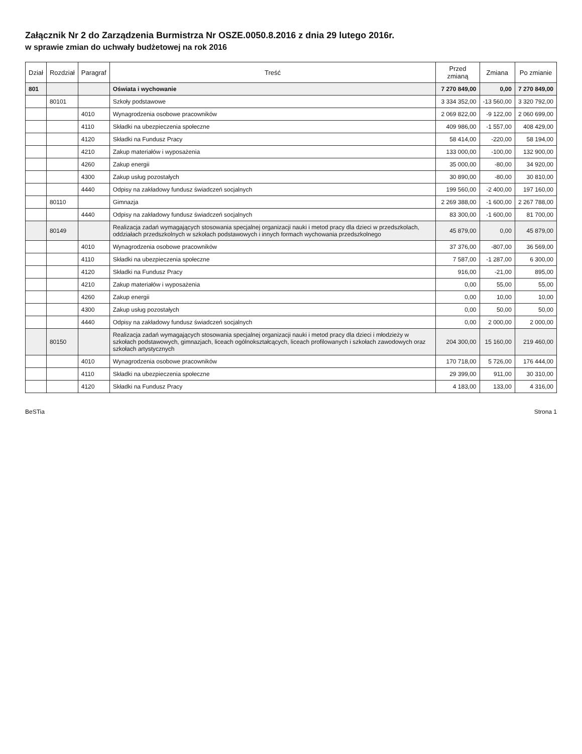Załącznik Nr 2 do Zarządzenia Burmistrza Nr OSZE.0050.8.2016 z dnia 29 lutego 2016r.
w sprawie zmian do uchwały budżetowej na rok 2016
| Dział | Rozdział | Paragraf | Treść | Przed zmianą | Zmiana | Po zmianie |
| --- | --- | --- | --- | --- | --- | --- |
| 801 | | | Oświata i wychowanie | 7 270 849,00 | 0,00 | 7 270 849,00 |
| | 80101 | | Szkoły podstawowe | 3 334 352,00 | -13 560,00 | 3 320 792,00 |
| | | 4010 | Wynagrodzenia osobowe pracowników | 2 069 822,00 | -9 122,00 | 2 060 699,00 |
| | | 4110 | Składki na ubezpieczenia społeczne | 409 986,00 | -1 557,00 | 408 429,00 |
| | | 4120 | Składki na Fundusz Pracy | 58 414,00 | -220,00 | 58 194,00 |
| | | 4210 | Zakup materiałów i wyposażenia | 133 000,00 | -100,00 | 132 900,00 |
| | | 4260 | Zakup energii | 35 000,00 | -80,00 | 34 920,00 |
| | | 4300 | Zakup usług pozostałych | 30 890,00 | -80,00 | 30 810,00 |
| | | 4440 | Odpisy na zakładowy fundusz świadczeń socjalnych | 199 560,00 | -2 400,00 | 197 160,00 |
| | 80110 | | Gimnazja | 2 269 388,00 | -1 600,00 | 2 267 788,00 |
| | | 4440 | Odpisy na zakładowy fundusz świadczeń socjalnych | 83 300,00 | -1 600,00 | 81 700,00 |
| | 80149 | | Realizacja zadań wymagających stosowania specjalnej organizacji nauki i metod pracy dla dzieci w przedszkolach, oddziałach przedszkolnych w szkołach podstawowych i innych formach wychowania przedszkolnego | 45 879,00 | 0,00 | 45 879,00 |
| | | 4010 | Wynagrodzenia osobowe pracowników | 37 376,00 | -807,00 | 36 569,00 |
| | | 4110 | Składki na ubezpieczenia społeczne | 7 587,00 | -1 287,00 | 6 300,00 |
| | | 4120 | Składki na Fundusz Pracy | 916,00 | -21,00 | 895,00 |
| | | 4210 | Zakup materiałów i wyposażenia | 0,00 | 55,00 | 55,00 |
| | | 4260 | Zakup energii | 0,00 | 10,00 | 10,00 |
| | | 4300 | Zakup usług pozostałych | 0,00 | 50,00 | 50,00 |
| | | 4440 | Odpisy na zakładowy fundusz świadczeń socjalnych | 0,00 | 2 000,00 | 2 000,00 |
| | 80150 | | Realizacja zadań wymagających stosowania specjalnej organizacji nauki i metod pracy dla dzieci i młodzieży w szkołach podstawowych, gimnazjach, liceach ogólnokształcących, liceach profilowanych i szkołach zawodowych oraz szkołach artystycznych | 204 300,00 | 15 160,00 | 219 460,00 |
| | | 4010 | Wynagrodzenia osobowe pracowników | 170 718,00 | 5 726,00 | 176 444,00 |
| | | 4110 | Składki na ubezpieczenia społeczne | 29 399,00 | 911,00 | 30 310,00 |
| | | 4120 | Składki na Fundusz Pracy | 4 183,00 | 133,00 | 4 316,00 |
BeSTia Strona 1